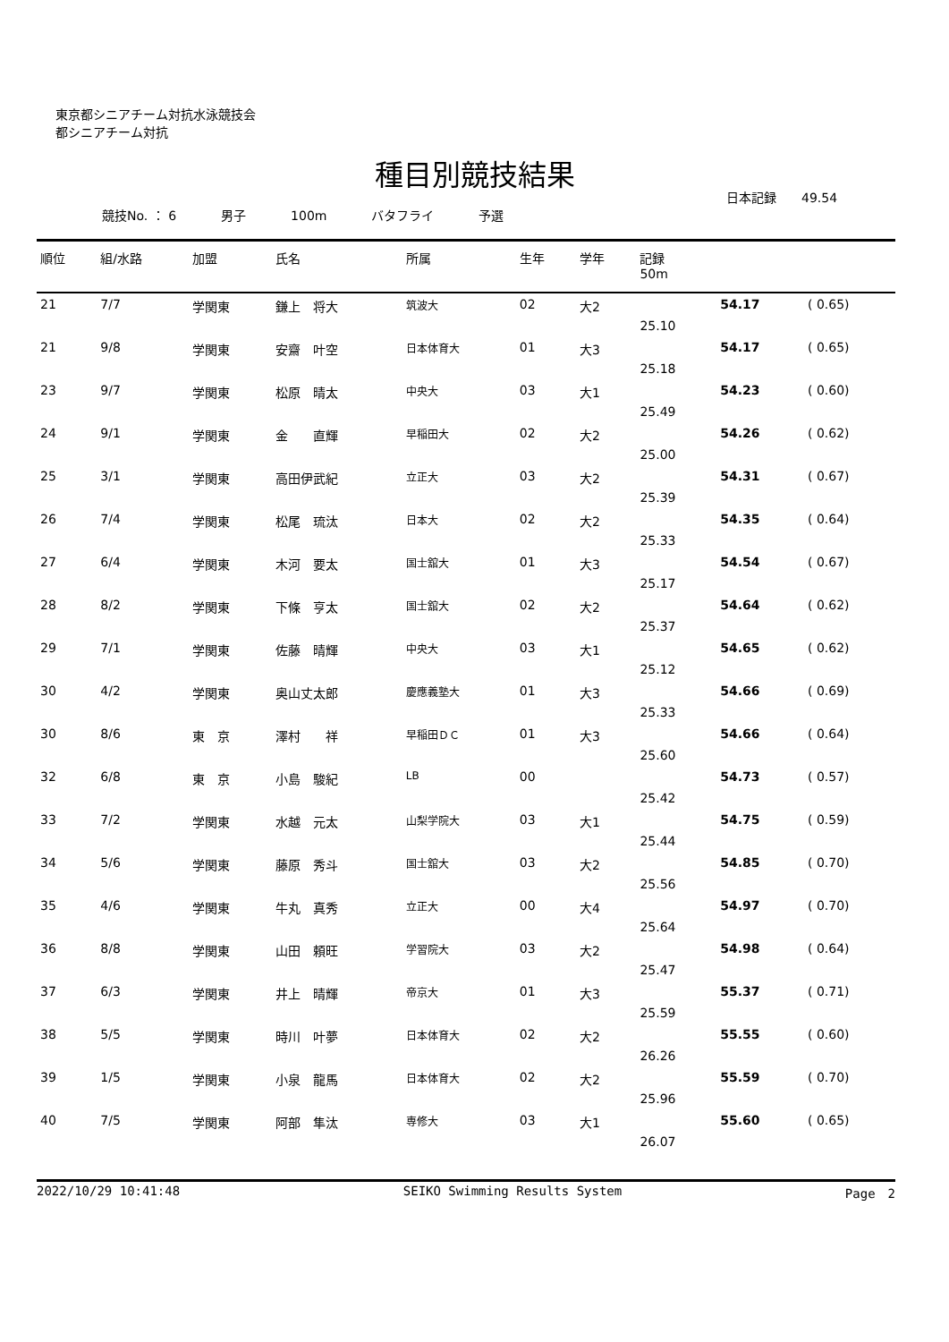東京都シニアチーム対抗水泳競技会
都シニアチーム対抗
種目別競技結果
日本記録　　49.54
競技No. ： 6 男子 100m バタフライ 予選
| 順位 | 組/水路 | 加盟 | 氏名 | 所属 | 生年 | 学年 | 記録 50m | | |
| --- | --- | --- | --- | --- | --- | --- | --- | --- | --- |
| 21 | 7/7 | 学関東 | 鎌上 将大 | 筑波大 | 02 | 大2 | 25.10 | 54.17 | ( 0.65) |
| 21 | 9/8 | 学関東 | 安齋 叶空 | 日本体育大 | 01 | 大3 | 25.18 | 54.17 | ( 0.65) |
| 23 | 9/7 | 学関東 | 松原 晴太 | 中央大 | 03 | 大1 | 25.49 | 54.23 | ( 0.60) |
| 24 | 9/1 | 学関東 | 金 直輝 | 早稲田大 | 02 | 大2 | 25.00 | 54.26 | ( 0.62) |
| 25 | 3/1 | 学関東 | 高田伊武紀 | 立正大 | 03 | 大2 | 25.39 | 54.31 | ( 0.67) |
| 26 | 7/4 | 学関東 | 松尾 琉汰 | 日本大 | 02 | 大2 | 25.33 | 54.35 | ( 0.64) |
| 27 | 6/4 | 学関東 | 木河 要太 | 国士舘大 | 01 | 大3 | 25.17 | 54.54 | ( 0.67) |
| 28 | 8/2 | 学関東 | 下條 亨太 | 国士舘大 | 02 | 大2 | 25.37 | 54.64 | ( 0.62) |
| 29 | 7/1 | 学関東 | 佐藤 晴輝 | 中央大 | 03 | 大1 | 25.12 | 54.65 | ( 0.62) |
| 30 | 4/2 | 学関東 | 奥山丈太郎 | 慶應義塾大 | 01 | 大3 | 25.33 | 54.66 | ( 0.69) |
| 30 | 8/6 | 東 京 | 澤村 祥 | 早稲田ＤＣ | 01 | 大3 | 25.60 | 54.66 | ( 0.64) |
| 32 | 6/8 | 東 京 | 小島 駿紀 | LB | 00 | | 25.42 | 54.73 | ( 0.57) |
| 33 | 7/2 | 学関東 | 水越 元太 | 山梨学院大 | 03 | 大1 | 25.44 | 54.75 | ( 0.59) |
| 34 | 5/6 | 学関東 | 藤原 秀斗 | 国士舘大 | 03 | 大2 | 25.56 | 54.85 | ( 0.70) |
| 35 | 4/6 | 学関東 | 牛丸 真秀 | 立正大 | 00 | 大4 | 25.64 | 54.97 | ( 0.70) |
| 36 | 8/8 | 学関東 | 山田 頼旺 | 学習院大 | 03 | 大2 | 25.47 | 54.98 | ( 0.64) |
| 37 | 6/3 | 学関東 | 井上 晴輝 | 帝京大 | 01 | 大3 | 25.59 | 55.37 | ( 0.71) |
| 38 | 5/5 | 学関東 | 時川 叶夢 | 日本体育大 | 02 | 大2 | 26.26 | 55.55 | ( 0.60) |
| 39 | 1/5 | 学関東 | 小泉 龍馬 | 日本体育大 | 02 | 大2 | 25.96 | 55.59 | ( 0.70) |
| 40 | 7/5 | 学関東 | 阿部 隼汰 | 専修大 | 03 | 大1 | 26.07 | 55.60 | ( 0.65) |
2022/10/29 10:41:48 SEIKO Swimming Results System Page　2